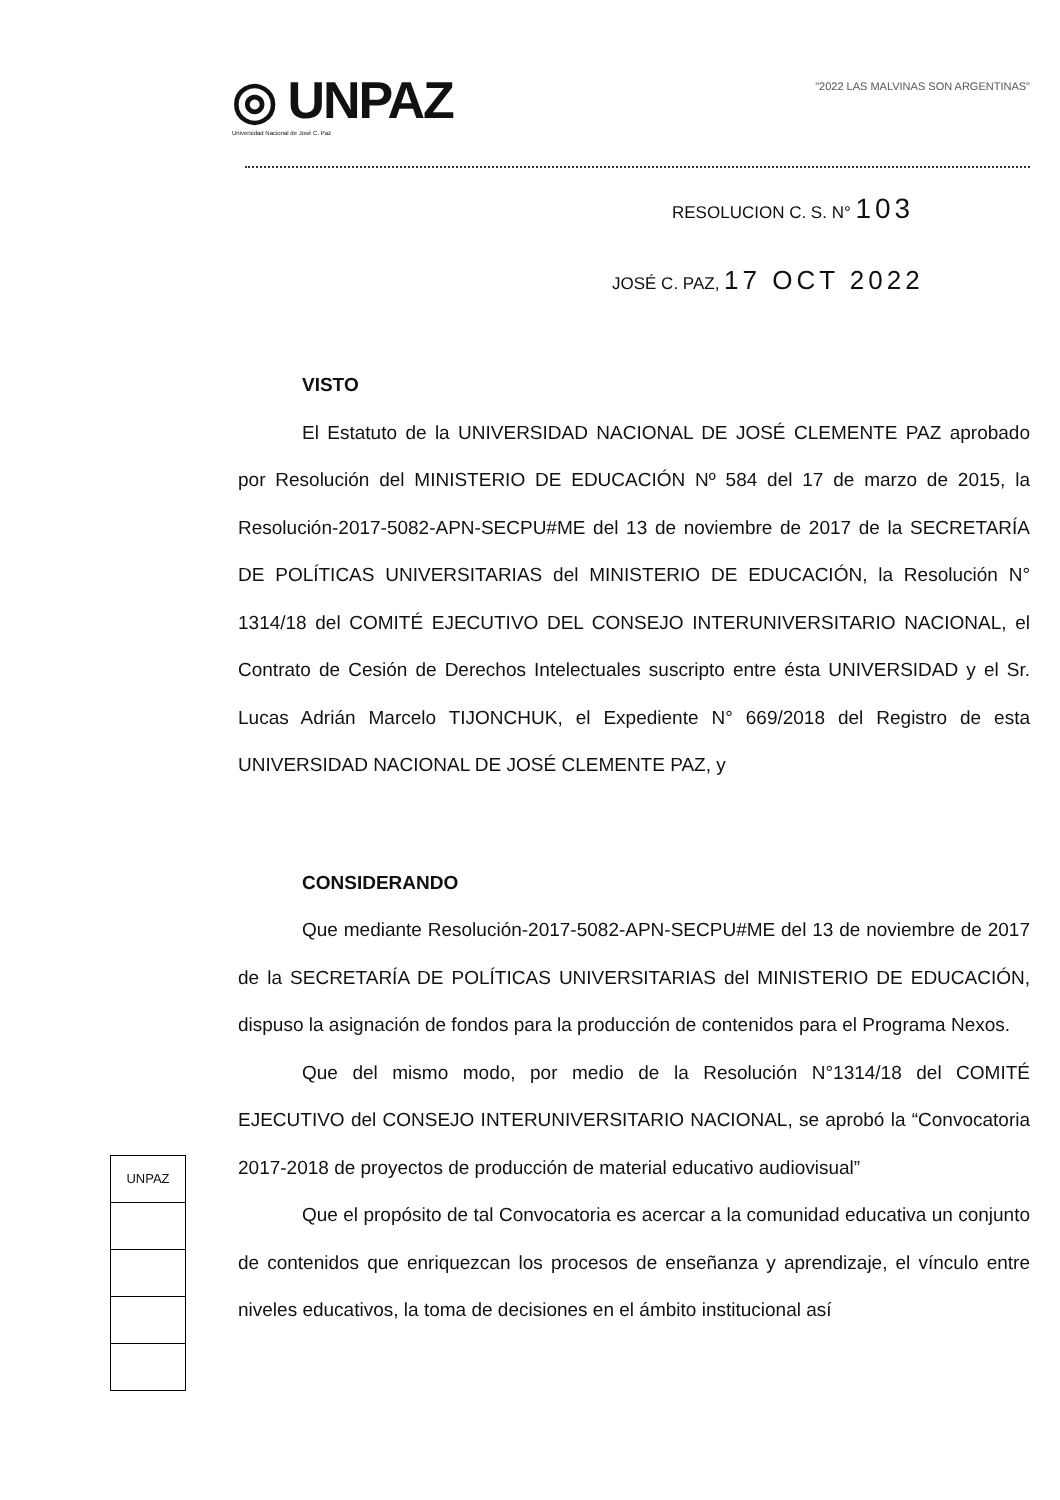◎ UNPAZ
Universidad Nacional de José C. Paz
"2022 LAS MALVINAS SON ARGENTINAS"
RESOLUCION C. S. N° 103
JOSÉ C. PAZ, 17 OCT 2022
VISTO
El Estatuto de la UNIVERSIDAD NACIONAL DE JOSÉ CLEMENTE PAZ aprobado por Resolución del MINISTERIO DE EDUCACIÓN Nº 584 del 17 de marzo de 2015, la Resolución-2017-5082-APN-SECPU#ME del 13 de noviembre de 2017 de la SECRETARÍA DE POLÍTICAS UNIVERSITARIAS del MINISTERIO DE EDUCACIÓN, la Resolución N° 1314/18 del COMITÉ EJECUTIVO DEL CONSEJO INTERUNIVERSITARIO NACIONAL, el Contrato de Cesión de Derechos Intelectuales suscripto entre ésta UNIVERSIDAD y el Sr. Lucas Adrián Marcelo TIJONCHUK, el Expediente N° 669/2018 del Registro de esta UNIVERSIDAD NACIONAL DE JOSÉ CLEMENTE PAZ, y
CONSIDERANDO
Que mediante Resolución-2017-5082-APN-SECPU#ME del 13 de noviembre de 2017 de la SECRETARÍA DE POLÍTICAS UNIVERSITARIAS del MINISTERIO DE EDUCACIÓN, dispuso la asignación de fondos para la producción de contenidos para el Programa Nexos.
Que del mismo modo, por medio de la Resolución N°1314/18 del COMITÉ EJECUTIVO del CONSEJO INTERUNIVERSITARIO NACIONAL, se aprobó la “Convocatoria 2017-2018 de proyectos de producción de material educativo audiovisual”
Que el propósito de tal Convocatoria es acercar a la comunidad educativa un conjunto de contenidos que enriquezcan los procesos de enseñanza y aprendizaje, el vínculo entre niveles educativos, la toma de decisiones en el ámbito institucional así
UNPAZ